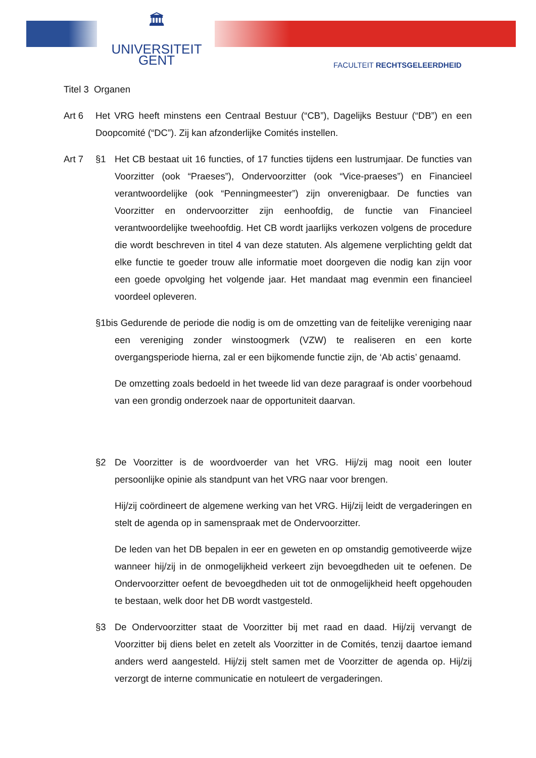🏛
UNIVERSITEIT
GENT
FACULTEIT RECHTSGELEERDHEID
Titel 3 Organen
Art 6 Het VRG heeft minstens een Centraal Bestuur (“CB”), Dagelijks Bestuur (“DB”) en een Doopcomité (“DC”). Zij kan afzonderlijke Comités instellen.
Art 7 §1 Het CB bestaat uit 16 functies, of 17 functies tijdens een lustrumjaar. De functies van Voorzitter (ook “Praeses”), Ondervoorzitter (ook “Vice-praeses”) en Financieel verantwoordelijke (ook “Penningmeester”) zijn onverenigbaar. De functies van Voorzitter en ondervoorzitter zijn eenhoofdig, de functie van Financieel verantwoordelijke tweehoofdig. Het CB wordt jaarlijks verkozen volgens de procedure die wordt beschreven in titel 4 van deze statuten. Als algemene verplichting geldt dat elke functie te goeder trouw alle informatie moet doorgeven die nodig kan zijn voor een goede opvolging het volgende jaar. Het mandaat mag evenmin een financieel voordeel opleveren.
§1bis Gedurende de periode die nodig is om de omzetting van de feitelijke vereniging naar een vereniging zonder winstoogmerk (VZW) te realiseren en een korte overgangsperiode hierna, zal er een bijkomende functie zijn, de ‘Ab actis’ genaamd.
De omzetting zoals bedoeld in het tweede lid van deze paragraaf is onder voorbehoud van een grondig onderzoek naar de opportuniteit daarvan.
§2 De Voorzitter is de woordvoerder van het VRG. Hij/zij mag nooit een louter persoonlijke opinie als standpunt van het VRG naar voor brengen.
Hij/zij coördineert de algemene werking van het VRG. Hij/zij leidt de vergaderingen en stelt de agenda op in samenspraak met de Ondervoorzitter.
De leden van het DB bepalen in eer en geweten en op omstandig gemotiveerde wijze wanneer hij/zij in de onmogelijkheid verkeert zijn bevoegdheden uit te oefenen. De Ondervoorzitter oefent de bevoegdheden uit tot de onmogelijkheid heeft opgehouden te bestaan, welk door het DB wordt vastgesteld.
§3 De Ondervoorzitter staat de Voorzitter bij met raad en daad. Hij/zij vervangt de Voorzitter bij diens belet en zetelt als Voorzitter in de Comités, tenzij daartoe iemand anders werd aangesteld. Hij/zij stelt samen met de Voorzitter de agenda op. Hij/zij verzorgt de interne communicatie en notuleert de vergaderingen.